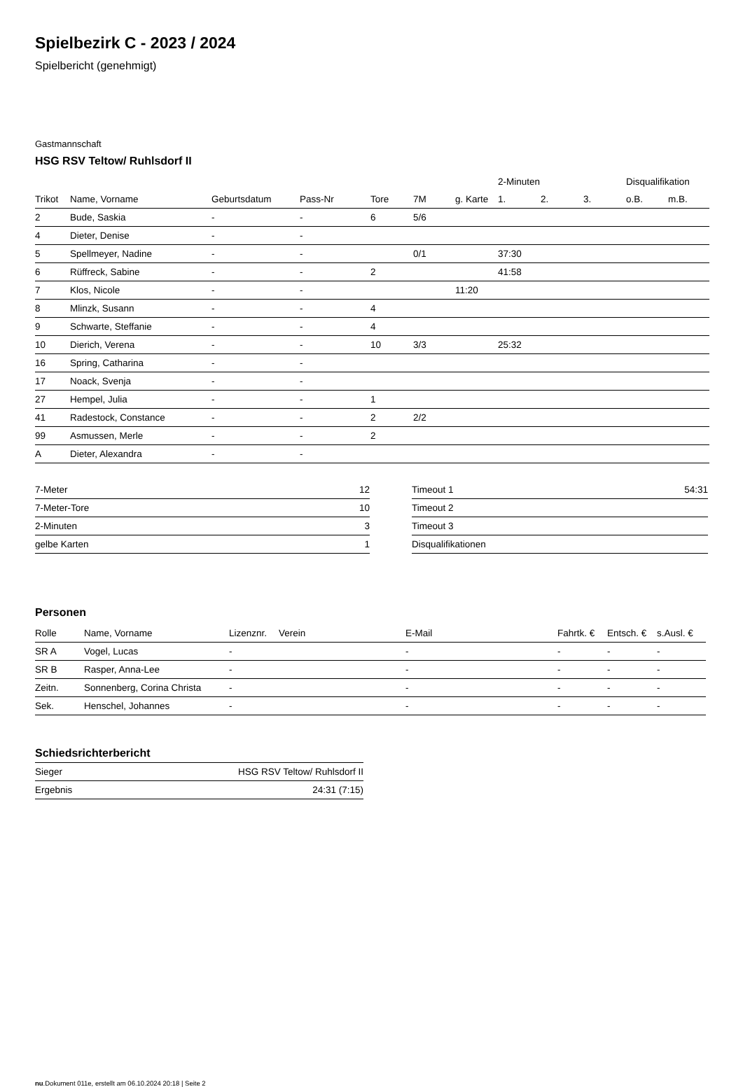Spielbezirk C - 2023 / 2024
Spielbericht (genehmigt)
Gastmannschaft
HSG RSV Teltow/ Ruhlsdorf II
| | | | | | | | 2-Minuten | | | Disqualifikation | |
| --- | --- | --- | --- | --- | --- | --- | --- | --- | --- | --- | --- |
| Trikot | Name, Vorname | Geburtsdatum | Pass-Nr | Tore | 7M | g. Karte | 1. | 2. | 3. | o.B. | m.B. |
| 2 | Bude, Saskia | - | - | 6 | 5/6 | | | | | | |
| 4 | Dieter, Denise | - | - | | | | | | | | |
| 5 | Spellmeyer, Nadine | - | - | | 0/1 | | 37:30 | | | | |
| 6 | Rüffreck, Sabine | - | - | 2 | | | 41:58 | | | | |
| 7 | Klos, Nicole | - | - | | | 11:20 | | | | | |
| 8 | Mlinzk, Susann | - | - | 4 | | | | | | | |
| 9 | Schwarte, Steffanie | - | - | 4 | | | | | | | |
| 10 | Dierich, Verena | - | - | 10 | 3/3 | | 25:32 | | | | |
| 16 | Spring, Catharina | - | - | | | | | | | | |
| 17 | Noack, Svenja | - | - | | | | | | | | |
| 27 | Hempel, Julia | - | - | 1 | | | | | | | |
| 41 | Radestock, Constance | - | - | 2 | 2/2 | | | | | | |
| 99 | Asmussen, Merle | - | - | 2 | | | | | | | |
| A | Dieter, Alexandra | - | - | | | | | | | | |
| 7-Meter | 12 |
| 7-Meter-Tore | 10 |
| 2-Minuten | 3 |
| gelbe Karten | 1 |
| Timeout 1 | 54:31 |
| Timeout 2 | |
| Timeout 3 | |
| Disqualifikationen | |
Personen
| Rolle | Name, Vorname | Lizenznr. | Verein | E-Mail | Fahrtk. € | Entsch. € | s.Ausl. € |
| --- | --- | --- | --- | --- | --- | --- | --- |
| SR A | Vogel, Lucas | - | | - | - | - | - |
| SR B | Rasper, Anna-Lee | - | | - | - | - | - |
| Zeitn. | Sonnenberg, Corina Christa | - | | - | - | - | - |
| Sek. | Henschel, Johannes | - | | - | - | - | - |
Schiedsrichterbericht
| Sieger | HSG RSV Teltow/ Ruhlsdorf II |
| Ergebnis | 24:31 (7:15) |
nu.Dokument 011e, erstellt am 06.10.2024 20:18 | Seite 2